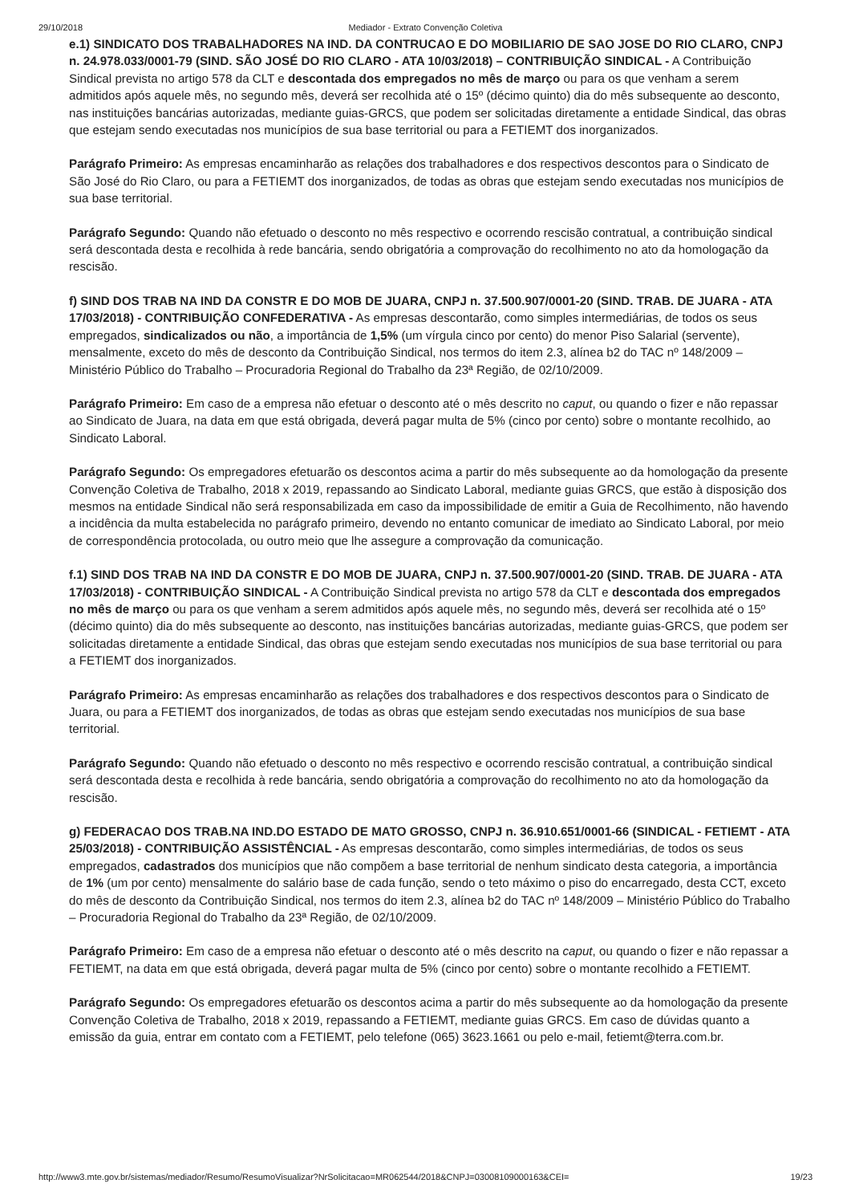29/10/2018 Mediador - Extrato Convenção Coletiva
e.1) SINDICATO DOS TRABALHADORES NA IND. DA CONTRUCAO E DO MOBILIARIO DE SAO JOSE DO RIO CLARO, CNPJ n. 24.978.033/0001-79 (SIND. SÃO JOSÉ DO RIO CLARO - ATA 10/03/2018) – CONTRIBUIÇÃO SINDICAL - A Contribuição Sindical prevista no artigo 578 da CLT e descontada dos empregados no mês de março ou para os que venham a serem admitidos após aquele mês, no segundo mês, deverá ser recolhida até o 15º (décimo quinto) dia do mês subsequente ao desconto, nas instituições bancárias autorizadas, mediante guias-GRCS, que podem ser solicitadas diretamente a entidade Sindical, das obras que estejam sendo executadas nos municípios de sua base territorial ou para a FETIEMT dos inorganizados.
Parágrafo Primeiro: As empresas encaminharão as relações dos trabalhadores e dos respectivos descontos para o Sindicato de São José do Rio Claro, ou para a FETIEMT dos inorganizados, de todas as obras que estejam sendo executadas nos municípios de sua base territorial.
Parágrafo Segundo: Quando não efetuado o desconto no mês respectivo e ocorrendo rescisão contratual, a contribuição sindical será descontada desta e recolhida à rede bancária, sendo obrigatória a comprovação do recolhimento no ato da homologação da rescisão.
f) SIND DOS TRAB NA IND DA CONSTR E DO MOB DE JUARA, CNPJ n. 37.500.907/0001-20 (SIND. TRAB. DE JUARA - ATA 17/03/2018) - CONTRIBUIÇÃO CONFEDERATIVA - As empresas descontarão, como simples intermediárias, de todos os seus empregados, sindicalizados ou não, a importância de 1,5% (um vírgula cinco por cento) do menor Piso Salarial (servente), mensalmente, exceto do mês de desconto da Contribuição Sindical, nos termos do item 2.3, alínea b2 do TAC nº 148/2009 – Ministério Público do Trabalho – Procuradoria Regional do Trabalho da 23ª Região, de 02/10/2009.
Parágrafo Primeiro: Em caso de a empresa não efetuar o desconto até o mês descrito no caput, ou quando o fizer e não repassar ao Sindicato de Juara, na data em que está obrigada, deverá pagar multa de 5% (cinco por cento) sobre o montante recolhido, ao Sindicato Laboral.
Parágrafo Segundo: Os empregadores efetuarão os descontos acima a partir do mês subsequente ao da homologação da presente Convenção Coletiva de Trabalho, 2018 x 2019, repassando ao Sindicato Laboral, mediante guias GRCS, que estão à disposição dos mesmos na entidade Sindical não será responsabilizada em caso da impossibilidade de emitir a Guia de Recolhimento, não havendo a incidência da multa estabelecida no parágrafo primeiro, devendo no entanto comunicar de imediato ao Sindicato Laboral, por meio de correspondência protocolada, ou outro meio que lhe assegure a comprovação da comunicação.
f.1) SIND DOS TRAB NA IND DA CONSTR E DO MOB DE JUARA, CNPJ n. 37.500.907/0001-20 (SIND. TRAB. DE JUARA - ATA 17/03/2018) - CONTRIBUIÇÃO SINDICAL - A Contribuição Sindical prevista no artigo 578 da CLT e descontada dos empregados no mês de março ou para os que venham a serem admitidos após aquele mês, no segundo mês, deverá ser recolhida até o 15º (décimo quinto) dia do mês subsequente ao desconto, nas instituições bancárias autorizadas, mediante guias-GRCS, que podem ser solicitadas diretamente a entidade Sindical, das obras que estejam sendo executadas nos municípios de sua base territorial ou para a FETIEMT dos inorganizados.
Parágrafo Primeiro: As empresas encaminharão as relações dos trabalhadores e dos respectivos descontos para o Sindicato de Juara, ou para a FETIEMT dos inorganizados, de todas as obras que estejam sendo executadas nos municípios de sua base territorial.
Parágrafo Segundo: Quando não efetuado o desconto no mês respectivo e ocorrendo rescisão contratual, a contribuição sindical será descontada desta e recolhida à rede bancária, sendo obrigatória a comprovação do recolhimento no ato da homologação da rescisão.
g) FEDERACAO DOS TRAB.NA IND.DO ESTADO DE MATO GROSSO, CNPJ n. 36.910.651/0001-66 (SINDICAL - FETIEMT - ATA 25/03/2018) - CONTRIBUIÇÃO ASSISTÊNCIAL - As empresas descontarão, como simples intermediárias, de todos os seus empregados, cadastrados dos municípios que não compõem a base territorial de nenhum sindicato desta categoria, a importância de 1% (um por cento) mensalmente do salário base de cada função, sendo o teto máximo o piso do encarregado, desta CCT, exceto do mês de desconto da Contribuição Sindical, nos termos do item 2.3, alínea b2 do TAC nº 148/2009 – Ministério Público do Trabalho – Procuradoria Regional do Trabalho da 23ª Região, de 02/10/2009.
Parágrafo Primeiro: Em caso de a empresa não efetuar o desconto até o mês descrito na caput, ou quando o fizer e não repassar a FETIEMT, na data em que está obrigada, deverá pagar multa de 5% (cinco por cento) sobre o montante recolhido a FETIEMT.
Parágrafo Segundo: Os empregadores efetuarão os descontos acima a partir do mês subsequente ao da homologação da presente Convenção Coletiva de Trabalho, 2018 x 2019, repassando a FETIEMT, mediante guias GRCS. Em caso de dúvidas quanto a emissão da guia, entrar em contato com a FETIEMT, pelo telefone (065) 3623.1661 ou pelo e-mail, fetiemt@terra.com.br.
http://www3.mte.gov.br/sistemas/mediador/Resumo/ResumoVisualizar?NrSolicitacao=MR062544/2018&CNPJ=03008109000163&CEI= 19/23